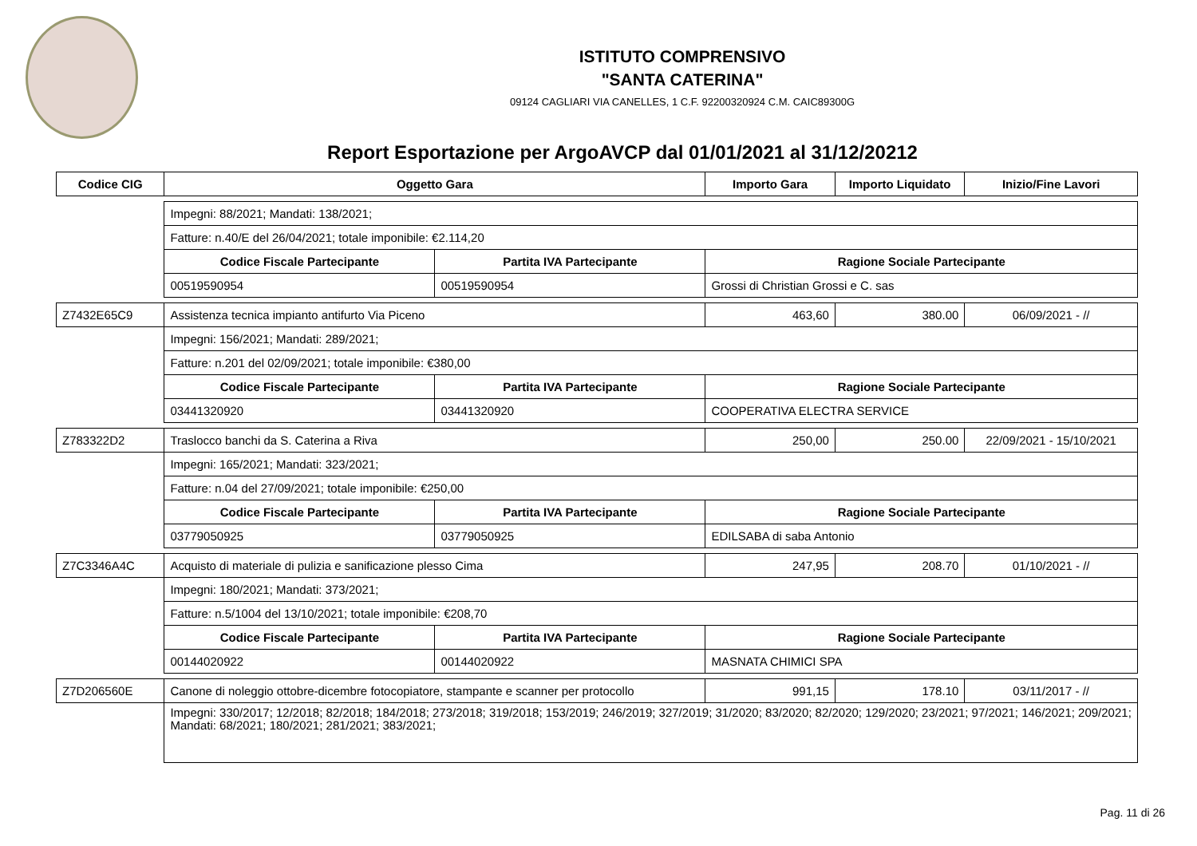ISTITUTO COMPRENSIVO
"SANTA CATERINA"
09124 CAGLIARI VIA CANELLES, 1 C.F. 92200320924 C.M. CAIC89300G
Report Esportazione per ArgoAVCP dal 01/01/2021 al 31/12/20212
| Codice CIG | Oggetto Gara | | Importo Gara | Importo Liquidato | Inizio/Fine Lavori |
| --- | --- | --- | --- | --- | --- |
| | Impegni: 88/2021; Mandati: 138/2021; | | | | |
| | Fatture: n.40/E del 26/04/2021; totale imponibile: €2.114,20 | | | | |
| | Codice Fiscale Partecipante | Partita IVA Partecipante | Ragione Sociale Partecipante | | |
| | 00519590954 | 00519590954 | Grossi di Christian Grossi e C. sas | | |
| Z7432E65C9 | Assistenza tecnica impianto antifurto Via Piceno | | 463,60 | 380.00 | 06/09/2021 - // |
| | Impegni: 156/2021; Mandati: 289/2021; | | | | |
| | Fatture: n.201 del 02/09/2021; totale imponibile: €380,00 | | | | |
| | Codice Fiscale Partecipante | Partita IVA Partecipante | Ragione Sociale Partecipante | | |
| | 03441320920 | 03441320920 | COOPERATIVA ELECTRA SERVICE | | |
| Z783322D2 | Traslocco banchi da S. Caterina a Riva | | 250,00 | 250.00 | 22/09/2021 - 15/10/2021 |
| | Impegni: 165/2021; Mandati: 323/2021; | | | | |
| | Fatture: n.04 del 27/09/2021; totale imponibile: €250,00 | | | | |
| | Codice Fiscale Partecipante | Partita IVA Partecipante | Ragione Sociale Partecipante | | |
| | 03779050925 | 03779050925 | EDILSABA di saba Antonio | | |
| Z7C3346A4C | Acquisto di materiale di pulizia e sanificazione plesso Cima | | 247,95 | 208.70 | 01/10/2021 - // |
| | Impegni: 180/2021; Mandati: 373/2021; | | | | |
| | Fatture: n.5/1004 del 13/10/2021; totale imponibile: €208,70 | | | | |
| | Codice Fiscale Partecipante | Partita IVA Partecipante | Ragione Sociale Partecipante | | |
| | 00144020922 | 00144020922 | MASNATA CHIMICI SPA | | |
| Z7D206560E | Canone di noleggio ottobre-dicembre fotocopiatore, stampante e scanner per protocollo | | 991,15 | 178.10 | 03/11/2017 - // |
| | Impegni: 330/2017; 12/2018; 82/2018; 184/2018; 273/2018; 319/2018; 153/2019; 246/2019; 327/2019; 31/2020; 83/2020; 82/2020; 129/2020; 23/2021; 97/2021; 146/2021; 209/2021; Mandati: 68/2021; 180/2021; 281/2021; 383/2021; | | | | |
Pag. 11 di 26